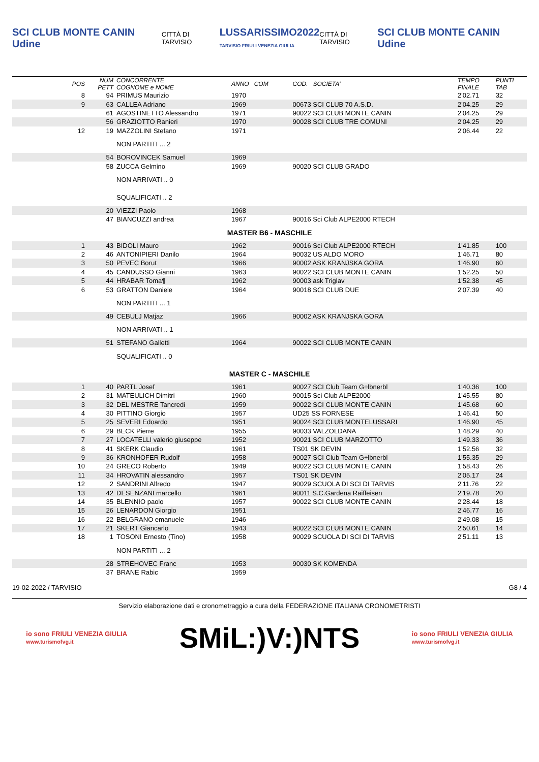SCI CLUB MONTE CANIN Udine CITTÀ DI TARVISIO LUSSARISSIMO2022
TARVISIO FRIULI VENEZIA GIULIA CITTÀ DI TARVISIO SCI CLUB MONTE CANIN Udine
| POS | NUM PETT | CONCORRENTE COGNOME e NOME | ANNO COM | COD. SOCIETA' | TEMPO FINALE | PUNTI TAB |
| --- | --- | --- | --- | --- | --- | --- |
| 8 | 94 | PRIMUS Maurizio | 1970 | | 2'02.71 | 32 |
| 9 | 63 | CALLEA Adriano | 1969 | 00673 SCI CLUB 70 A.S.D. | 2'04.25 | 29 |
| | 61 | AGOSTINETTO Alessandro | 1971 | 90022 SCI CLUB MONTE CANIN | 2'04.25 | 29 |
| | 56 | GRAZIOTTO Ranieri | 1970 | 90028 SCI CLUB TRE COMUNI | 2'04.25 | 29 |
| 12 | 19 | MAZZOLINI Stefano | 1971 | | 2'06.44 | 22 |
| | | NON PARTITI ... 2 | | | | |
| | 54 | BOROVINCEK Samuel | 1969 | | | |
| | 58 | ZUCCA Gelmino | 1969 | 90020 SCI CLUB GRADO | | |
| | | NON ARRIVATI .. 0 | | | | |
| | | SQUALIFICATI .. 2 | | | | |
| | 20 | VIEZZI Paolo | 1968 | | | |
| | 47 | BIANCUZZI andrea | 1967 | 90016 Sci Club ALPE2000 RTECH | | |
| MASTER B6 - MASCHILE | | | | | | |
| 1 | 43 | BIDOLI Mauro | 1962 | 90016 Sci Club ALPE2000 RTECH | 1'41.85 | 100 |
| 2 | 46 | ANTONIPIERI Danilo | 1964 | 90032 US ALDO MORO | 1'46.71 | 80 |
| 3 | 50 | PEVEC Borut | 1966 | 90002 ASK KRANJSKA GORA | 1'46.90 | 60 |
| 4 | 45 | CANDUSSO Gianni | 1963 | 90022 SCI CLUB MONTE CANIN | 1'52.25 | 50 |
| 5 | 44 | HRABAR Toma¶ | 1962 | 90003 ask Triglav | 1'52.38 | 45 |
| 6 | 53 | GRATTON Daniele | 1964 | 90018 SCI CLUB DUE | 2'07.39 | 40 |
| | | NON PARTITI ... 1 | | | | |
| | 49 | CEBULJ Matjaz | 1966 | 90002 ASK KRANJSKA GORA | | |
| | | NON ARRIVATI .. 1 | | | | |
| | 51 | STEFANO Galletti | 1964 | 90022 SCI CLUB MONTE CANIN | | |
| | | SQUALIFICATI .. 0 | | | | |
| MASTER C - MASCHILE | | | | | | |
| 1 | 40 | PARTL Josef | 1961 | 90027 SCI Club Team G÷lbnerbl | 1'40.36 | 100 |
| 2 | 31 | MATEULICH Dimitri | 1960 | 90015 Sci Club ALPE2000 | 1'45.55 | 80 |
| 3 | 32 | DEL MESTRE Tancredi | 1959 | 90022 SCI CLUB MONTE CANIN | 1'45.68 | 60 |
| 4 | 30 | PITTINO Giorgio | 1957 | UD25 SS FORNESE | 1'46.41 | 50 |
| 5 | 25 | SEVERI Edoardo | 1951 | 90024 SCI CLUB MONTELUSSARI | 1'46.90 | 45 |
| 6 | 29 | BECK Pierre | 1955 | 90033 VALZOLDANA | 1'48.29 | 40 |
| 7 | 27 | LOCATELLI valerio giuseppe | 1952 | 90021 SCI CLUB MARZOTTO | 1'49.33 | 36 |
| 8 | 41 | SKERK Claudio | 1961 | TS01 SK DEVIN | 1'52.56 | 32 |
| 9 | 36 | KRONHOFER Rudolf | 1958 | 90027 SCI Club Team G÷lbnerbl | 1'55.35 | 29 |
| 10 | 24 | GRECO Roberto | 1949 | 90022 SCI CLUB MONTE CANIN | 1'58.43 | 26 |
| 11 | 34 | HROVATIN alessandro | 1957 | TS01 SK DEVIN | 2'05.17 | 24 |
| 12 | 2 | SANDRINI Alfredo | 1947 | 90029 SCUOLA DI SCI DI TARVIS | 2'11.76 | 22 |
| 13 | 42 | DESENZANI marcello | 1961 | 90011 S.C.Gardena Raiffeisen | 2'19.78 | 20 |
| 14 | 35 | BLENNIO paolo | 1957 | 90022 SCI CLUB MONTE CANIN | 2'28.44 | 18 |
| 15 | 26 | LENARDON Giorgio | 1951 | | 2'46.77 | 16 |
| 16 | 22 | BELGRANO emanuele | 1946 | | 2'49.08 | 15 |
| 17 | 21 | SKERT Giancarlo | 1943 | 90022 SCI CLUB MONTE CANIN | 2'50.61 | 14 |
| 18 | 1 | TOSONI Ernesto (Tino) | 1958 | 90029 SCUOLA DI SCI DI TARVIS | 2'51.11 | 13 |
| | | NON PARTITI ... 2 | | | | |
| | 28 | STREHOVEC Franc | 1953 | 90030 SK KOMENDA | | |
| | 37 | BRANE Rabic | 1959 | | | |
19-02-2022 / TARVISIO G8 / 4
Servizio elaborazione dati e cronometraggio a cura della FEDERAZIONE ITALIANA CRONOMETRISTI
io sono FRIULI VENEZIA GIULIA
www.turismofvg.it SMiL:)V:)NTS io sono FRIULI VENEZIA GIULIA
www.turismofvg.it